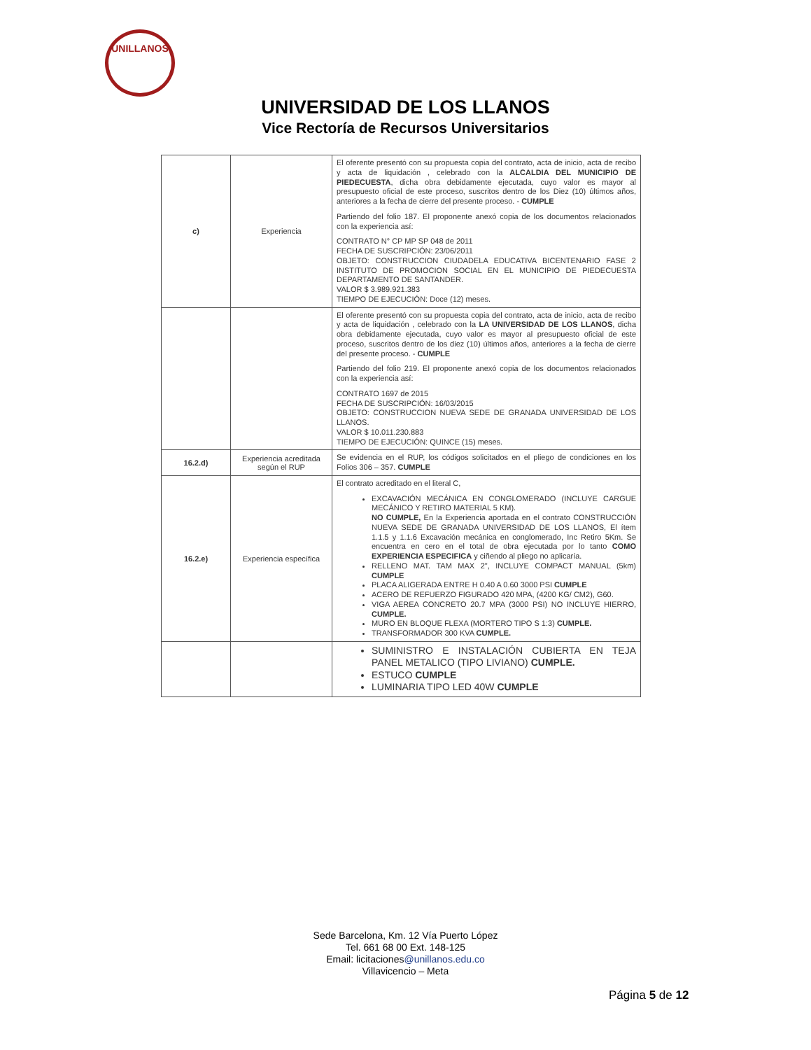UNILLANOS
UNIVERSIDAD DE LOS LLANOS
Vice Rectoría de Recursos Universitarios
| c) | Experiencia | El oferente presentó con su propuesta copia del contrato, acta de inicio, acta de recibo y acta de liquidación , celebrado con la ALCALDIA DEL MUNICIPIO DE PIEDECUESTA , dicha obra debidamente ejecutada, cuyo valor es mayor al presupuesto oficial de este proceso, suscritos dentro de los Diez (10) últimos años, anteriores a la fecha de cierre del presente proceso. - CUMPLE Partiendo del folio 187. El proponente anexó copia de los documentos relacionados con la experiencia así: CONTRATO N° CP MP SP 048 de 2011 FECHA DE SUSCRIPCIÓN: 23/06/2011 OBJETO: CONSTRUCCION CIUDADELA EDUCATIVA BICENTENARIO FASE 2 INSTITUTO DE PROMOCION SOCIAL EN EL MUNICIPIO DE PIEDECUESTA DEPARTAMENTO DE SANTANDER. VALOR $ 3.989.921.383 TIEMPO DE EJECUCIÓN: Doce (12) meses. |
| | | El oferente presentó con su propuesta copia del contrato, acta de inicio, acta de recibo y acta de liquidación , celebrado con la LA UNIVERSIDAD DE LOS LLANOS , dicha obra debidamente ejecutada, cuyo valor es mayor al presupuesto oficial de este proceso, suscritos dentro de los diez (10) últimos años, anteriores a la fecha de cierre del presente proceso. - CUMPLE Partiendo del folio 219. El proponente anexó copia de los documentos relacionados con la experiencia así: CONTRATO 1697 de 2015 FECHA DE SUSCRIPCIÓN: 16/03/2015 OBJETO: CONSTRUCCION NUEVA SEDE DE GRANADA UNIVERSIDAD DE LOS LLANOS. VALOR $ 10.011.230.883 TIEMPO DE EJECUCIÓN: QUINCE (15) meses. |
| 16.2.d) | Experiencia acreditada según el RUP | Se evidencia en el RUP, los códigos solicitados en el pliego de condiciones en los Folios 306 – 357. CUMPLE |
| 16.2.e) | Experiencia específica | El contrato acreditado en el literal C, EXCAVACIÓN MECÁNICA EN CONGLOMERADO (INCLUYE CARGUE MECÁNICO Y RETIRO MATERIAL 5 KM). NO CUMPLE, En la Experiencia aportada en el contrato CONSTRUCCIÓN NUEVA SEDE DE GRANADA UNIVERSIDAD DE LOS LLANOS, El ítem 1.1.5 y 1.1.6 Excavación mecánica en conglomerado, Inc Retiro 5Km. Se encuentra en cero en el total de obra ejecutada por lo tanto COMO EXPERIENCIA ESPECIFICA y ciñendo al pliego no aplicaría. RELLENO MAT. TAM MAX 2", INCLUYE COMPACT MANUAL (5km) CUMPLE PLACA ALIGERADA ENTRE H 0.40 A 0.60 3000 PSI CUMPLE ACERO DE REFUERZO FIGURADO 420 MPA, (4200 KG/ CM2), G60. VIGA AEREA CONCRETO 20.7 MPA (3000 PSI) NO INCLUYE HIERRO, CUMPLE. MURO EN BLOQUE FLEXA (MORTERO TIPO S 1:3) CUMPLE. TRANSFORMADOR 300 KVA CUMPLE. |
| | | SUMINISTRO E INSTALACIÓN CUBIERTA EN TEJA PANEL METALICO (TIPO LIVIANO) CUMPLE. ESTUCO CUMPLE LUMINARIA TIPO LED 40W CUMPLE |
Sede Barcelona, Km. 12 Vía Puerto López
Tel. 661 68 00 Ext. 148-125
Email: licitaciones@unillanos.edu.co
Villavicencio – Meta
Página 5 de 12